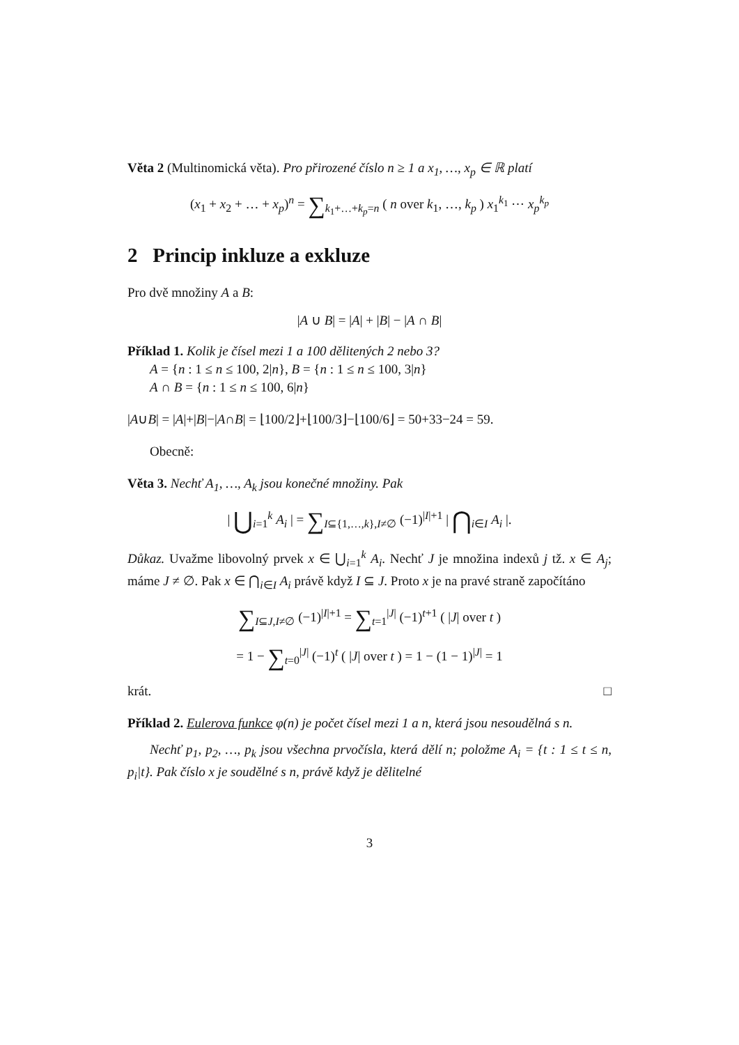Věta 2 (Multinomická věta). Pro přirozené číslo n ≥ 1 a x<sub>1</sub>, …, x<sub>p</sub> ∈ ℝ platí
(x<sub>1</sub> + x<sub>2</sub> + … + x<sub>p</sub>)<sup>n</sup> = ∑<sub>k<sub>1</sub>+…+k<sub>p</sub>=n</sub> ( n over k<sub>1</sub>, …, k<sub>p</sub> ) x<sub>1</sub><sup>k<sub>1</sub></sup> ⋯ x<sub>p</sub><sup>k<sub>p</sub></sup>
2 Princip inkluze a exkluze
Pro dvě množiny A a B:
|A ∪ B| = |A| + |B| − |A ∩ B|
Příklad 1. Kolik je čísel mezi 1 a 100 dělitených 2 nebo 3?
A = {n : 1 ≤ n ≤ 100, 2|n}, B = {n : 1 ≤ n ≤ 100, 3|n}
A ∩ B = {n : 1 ≤ n ≤ 100, 6|n}
|A∪B| = |A|+|B|−|A∩B| = ⌊100/2⌋+⌊100/3⌋−⌊100/6⌋ = 50+33−24 = 59.
Obecně:
Věta 3. Nechť A<sub>1</sub>, …, A<sub>k</sub> jsou konečné množiny. Pak
| ⋃<sub>i=1</sub><sup>k</sup> A<sub>i</sub> | = ∑<sub>I⊆{1,…,k},I≠∅</sub> (−1)<sup>|I|+1</sup> | ⋂<sub>i∈I</sub> A<sub>i</sub> |.
Důkaz. Uvažme libovolný prvek x ∈ ⋃<sub>i=1</sub><sup>k</sup> A<sub>i</sub>. Nechť J je množina indexů j tž. x ∈ A<sub>j</sub>; máme J ≠ ∅. Pak x ∈ ⋂<sub>i∈I</sub> A<sub>i</sub> právě když I ⊆ J. Proto x je na pravé straně započítáno
∑<sub>I⊆J,I≠∅</sub> (−1)<sup>|I|+1</sup> = ∑<sub>t=1</sub><sup>|J|</sup> (−1)<sup>t+1</sup> ( |J| over t )
= 1 − ∑<sub>t=0</sub><sup>|J|</sup> (−1)<sup>t</sup> ( |J| over t ) = 1 − (1 − 1)<sup>|J|</sup> = 1
krát. □
Příklad 2. Eulerova funkce φ(n) je počet čísel mezi 1 a n, která jsou nesoudělná s n.
Nechť p<sub>1</sub>, p<sub>2</sub>, …, p<sub>k</sub> jsou všechna prvočísla, která dělí n; položme A<sub>i</sub> = {t : 1 ≤ t ≤ n, p<sub>i</sub>|t}. Pak číslo x je soudělné s n, právě když je dělitelné
3